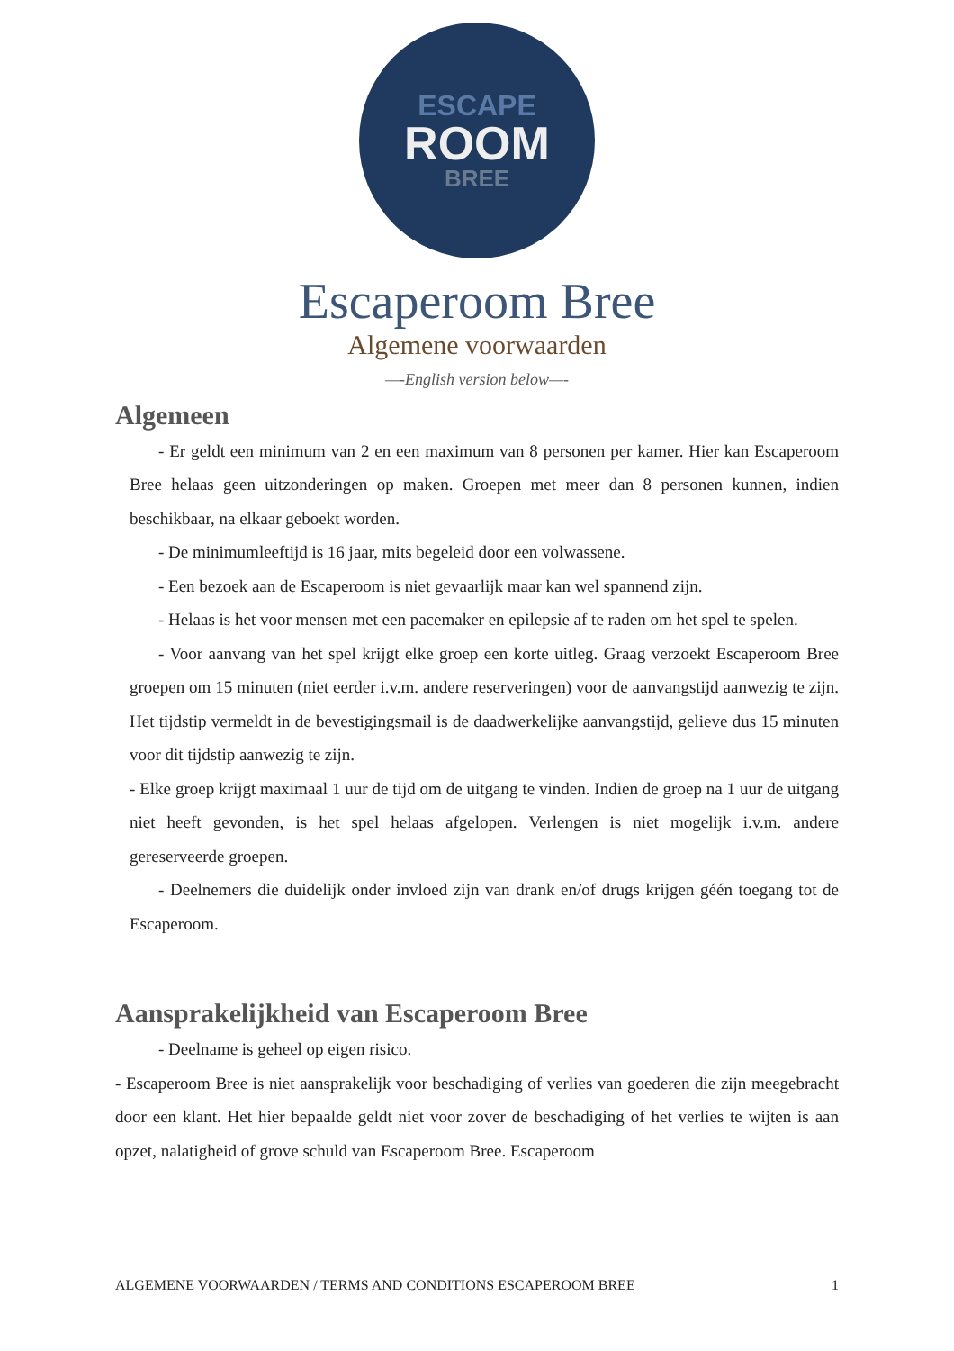ESCAPE
ROOM
BREE
Escaperoom Bree
Algemene voorwaarden
—-English version below—-
Algemeen
- Er geldt een minimum van 2 en een maximum van 8 personen per kamer. Hier kan Escaperoom Bree helaas geen uitzonderingen op maken. Groepen met meer dan 8 personen kunnen, indien beschikbaar, na elkaar geboekt worden.
- De minimumleeftijd is 16 jaar, mits begeleid door een volwassene.
- Een bezoek aan de Escaperoom is niet gevaarlijk maar kan wel spannend zijn.
- Helaas is het voor mensen met een pacemaker en epilepsie af te raden om het spel te spelen.
- Voor aanvang van het spel krijgt elke groep een korte uitleg. Graag verzoekt Escaperoom Bree groepen om 15 minuten (niet eerder i.v.m. andere reserveringen) voor de aanvangstijd aanwezig te zijn. Het tijdstip vermeldt in de bevestigingsmail is de daadwerkelijke aanvangstijd, gelieve dus 15 minuten voor dit tijdstip aanwezig te zijn.
- Elke groep krijgt maximaal 1 uur de tijd om de uitgang te vinden. Indien de groep na 1 uur de uitgang niet heeft gevonden, is het spel helaas afgelopen. Verlengen is niet mogelijk i.v.m. andere gereserveerde groepen.
- Deelnemers die duidelijk onder invloed zijn van drank en/of drugs krijgen géén toegang tot de Escaperoom.
Aansprakelijkheid van Escaperoom Bree
- Deelname is geheel op eigen risico.
- Escaperoom Bree is niet aansprakelijk voor beschadiging of verlies van goederen die zijn meegebracht door een klant. Het hier bepaalde geldt niet voor zover de beschadiging of het verlies te wijten is aan opzet, nalatigheid of grove schuld van Escaperoom Bree. Escaperoom
ALGEMENE VOORWAARDEN / TERMS AND CONDITIONS ESCAPEROOM BREE 1